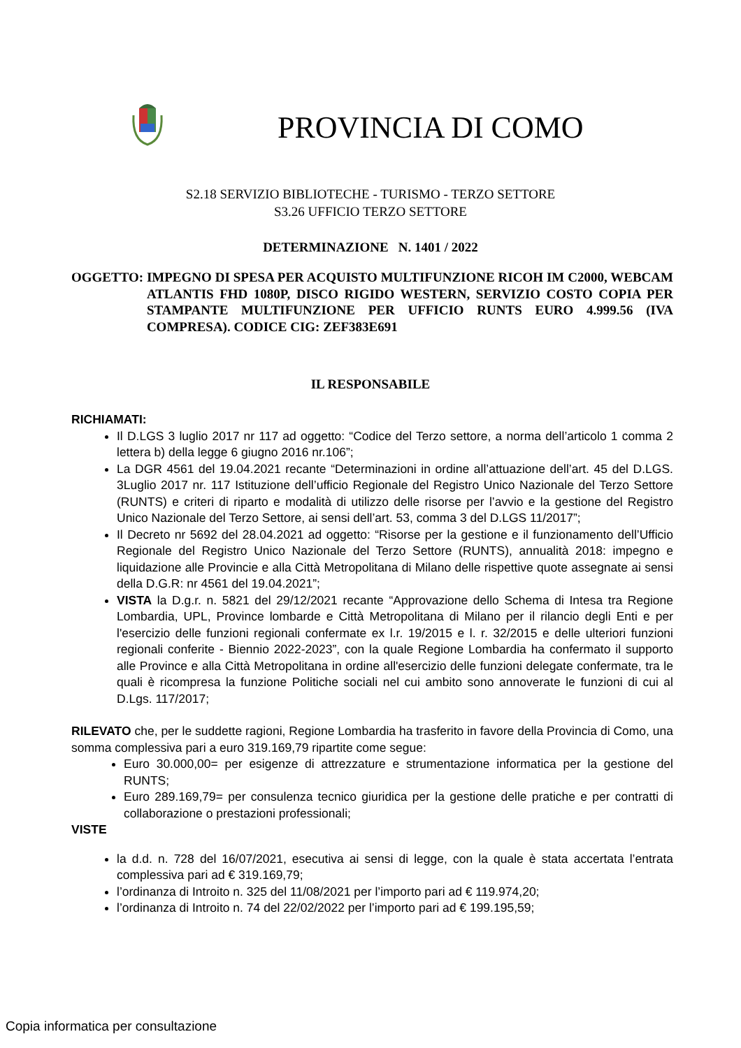PROVINCIA DI COMO
S2.18 SERVIZIO BIBLIOTECHE - TURISMO - TERZO SETTORE
S3.26 UFFICIO TERZO SETTORE
DETERMINAZIONE N. 1401 / 2022
OGGETTO: IMPEGNO DI SPESA PER ACQUISTO MULTIFUNZIONE RICOH IM C2000, WEBCAM ATLANTIS FHD 1080P, DISCO RIGIDO WESTERN, SERVIZIO COSTO COPIA PER STAMPANTE MULTIFUNZIONE PER UFFICIO RUNTS EURO 4.999.56 (IVA COMPRESA). CODICE CIG: ZEF383E691
IL RESPONSABILE
RICHIAMATI:
Il D.LGS 3 luglio 2017 nr 117 ad oggetto: “Codice del Terzo settore, a norma dell’articolo 1 comma 2 lettera b) della legge 6 giugno 2016 nr.106”;
La DGR 4561 del 19.04.2021 recante “Determinazioni in ordine all’attuazione dell’art. 45 del D.LGS. 3Luglio 2017 nr. 117 Istituzione dell’ufficio Regionale del Registro Unico Nazionale del Terzo Settore (RUNTS) e criteri di riparto e modalità di utilizzo delle risorse per l’avvio e la gestione del Registro Unico Nazionale del Terzo Settore, ai sensi dell’art. 53, comma 3 del D.LGS 11/2017”;
Il Decreto nr 5692 del 28.04.2021 ad oggetto: “Risorse per la gestione e il funzionamento dell’Ufficio Regionale del Registro Unico Nazionale del Terzo Settore (RUNTS), annualità 2018: impegno e liquidazione alle Provincie e alla Città Metropolitana di Milano delle rispettive quote assegnate ai sensi della D.G.R: nr 4561 del 19.04.2021”;
VISTA la D.g.r. n. 5821 del 29/12/2021 recante “Approvazione dello Schema di Intesa tra Regione Lombardia, UPL, Province lombarde e Città Metropolitana di Milano per il rilancio degli Enti e per l'esercizio delle funzioni regionali confermate ex l.r. 19/2015 e l. r. 32/2015 e delle ulteriori funzioni regionali conferite - Biennio 2022-2023”, con la quale Regione Lombardia ha confermato il supporto alle Province e alla Città Metropolitana in ordine all'esercizio delle funzioni delegate confermate, tra le quali è ricompresa la funzione Politiche sociali nel cui ambito sono annoverate le funzioni di cui al D.Lgs. 117/2017;
RILEVATO che, per le suddette ragioni, Regione Lombardia ha trasferito in favore della Provincia di Como, una somma complessiva pari a euro 319.169,79 ripartite come segue:
Euro 30.000,00= per esigenze di attrezzature e strumentazione informatica per la gestione del RUNTS;
Euro 289.169,79= per consulenza tecnico giuridica per la gestione delle pratiche e per contratti di collaborazione o prestazioni professionali;
VISTE
la d.d. n. 728 del 16/07/2021, esecutiva ai sensi di legge, con la quale è stata accertata l’entrata complessiva pari ad € 319.169,79;
l’ordinanza di Introito n. 325 del 11/08/2021 per l’importo pari ad € 119.974,20;
l’ordinanza di Introito n. 74 del 22/02/2022 per l’importo pari ad € 199.195,59;
Copia informatica per consultazione